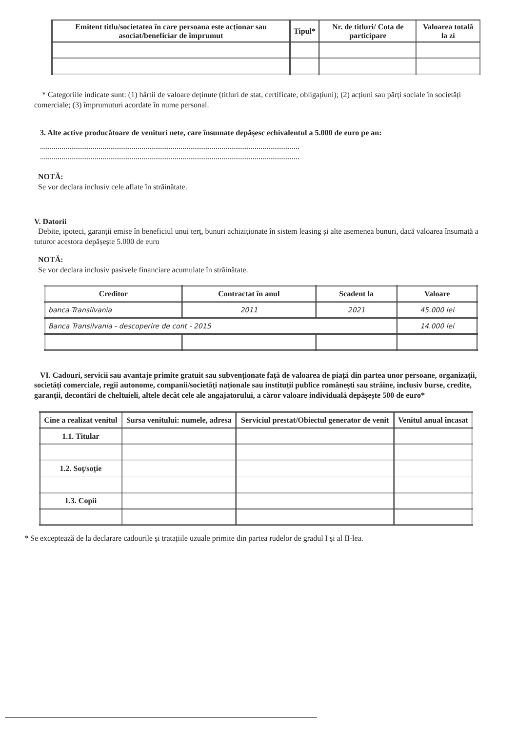| Emitent titlu/societatea în care persoana este acționar sau asociat/beneficiar de împrumut | Tipul* | Nr. de titluri/ Cota de participare | Valoarea totală la zi |
| --- | --- | --- | --- |
* Categoriile indicate sunt: (1) hârtii de valoare deținute (titluri de stat, certificate, obligațiuni); (2) acțiuni sau părți sociale în societăți comerciale; (3) împrumuturi acordate în nume personal.
3. Alte active producătoare de venituri nete, care însumate depășesc echivalentul a 5.000 de euro pe an:
.....................................................................................................................................
.....................................................................................................................................
NOTĂ:
Se vor declara inclusiv cele aflate în străinătate.
V. Datorii
Debite, ipoteci, garanții emise în beneficiul unui terț, bunuri achiziționate în sistem leasing și alte asemenea bunuri, dacă valoarea însumată a tuturor acestora depășește 5.000 de euro
NOTĂ:
Se vor declara inclusiv pasivele financiare acumulate în străinătate.
| Creditor | Contractat în anul | Scadent la | Valoare |
| --- | --- | --- | --- |
| banca Transilvania | 2011 | 2021 | 45.000 lei |
| Banca Transilvania - descoperire de cont - 2015 | | | 14.000 lei |
VI. Cadouri, servicii sau avantaje primite gratuit sau subvenționate față de valoarea de piață din partea unor persoane, organizații, societăți comerciale, regii autonome, companii/societăți naționale sau instituții publice românești sau străine, inclusiv burse, credite, garanții, decontări de cheltuieli, altele decât cele ale angajatorului, a căror valoare individuală depășește 500 de euro*
| Cine a realizat venitul | Sursa venitului: numele, adresa | Serviciul prestat/Obiectul generator de venit | Venitul anual încasat |
| --- | --- | --- | --- |
| 1.1. Titular | | | |
| 1.2. Soț/soție | | | |
| 1.3. Copii | | | |
* Se exceptează de la declarare cadourile și tratațiile uzuale primite din partea rudelor de gradul I și al II-lea.